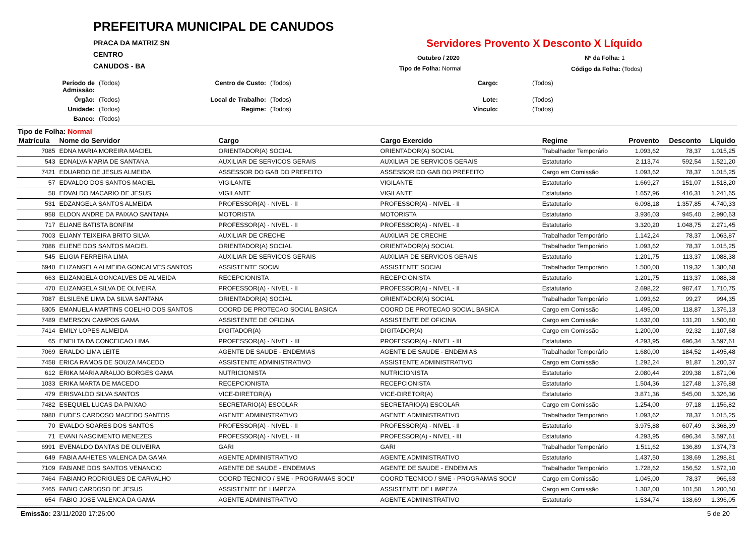PREFEITURA MUNICIPAL DE CANUDOS
PRACA DA MATRIZ SN
CENTRO
CANUDOS - BA
Servidores Provento X Desconto X Líquido
Outubro / 2020 Nº da Folha: 1
Tipo de Folha: Normal Código da Folha: (Todos)
Período de Admissão: (Todos) Centro de Custo: (Todos) Cargo: (Todos) Órgão: (Todos) Local de Trabalho: (Todos) Lote: (Todos) Unidade: (Todos) Regime: (Todos) Vínculo: (Todos) Banco: (Todos)
Tipo de Folha: Normal
| Matrícula | Nome do Servidor | Cargo | Cargo Exercido | Regime | Provento | Desconto | Líquido |
| --- | --- | --- | --- | --- | --- | --- | --- |
| 7085 | EDNA MARIA MOREIRA MACIEL | ORIENTADOR(A) SOCIAL | ORIENTADOR(A) SOCIAL | Trabalhador Temporário | 1.093,62 | 78,37 | 1.015,25 |
| 543 | EDNALVA MARIA DE SANTANA | AUXILIAR DE SERVICOS GERAIS | AUXILIAR DE SERVICOS GERAIS | Estatutario | 2.113,74 | 592,54 | 1.521,20 |
| 7421 | EDUARDO DE JESUS ALMEIDA | ASSESSOR DO GAB DO PREFEITO | ASSESSOR DO GAB DO PREFEITO | Cargo em Comissão | 1.093,62 | 78,37 | 1.015,25 |
| 57 | EDVALDO DOS SANTOS MACIEL | VIGILANTE | VIGILANTE | Estatutario | 1.669,27 | 151,07 | 1.518,20 |
| 58 | EDVALDO MACARIO DE JESUS | VIGILANTE | VIGILANTE | Estatutario | 1.657,96 | 416,31 | 1.241,65 |
| 531 | EDZANGELA SANTOS ALMEIDA | PROFESSOR(A) - NIVEL - II | PROFESSOR(A) - NIVEL - II | Estatutario | 6.098,18 | 1.357,85 | 4.740,33 |
| 958 | ELDON ANDRE DA PAIXAO SANTANA | MOTORISTA | MOTORISTA | Estatutario | 3.936,03 | 945,40 | 2.990,63 |
| 717 | ELIANE BATISTA BONFIM | PROFESSOR(A) - NIVEL - II | PROFESSOR(A) - NIVEL - II | Estatutario | 3.320,20 | 1.048,75 | 2.271,45 |
| 7003 | ELIANY TEIXEIRA BRITO SILVA | AUXILIAR DE CRECHE | AUXILIAR DE CRECHE | Trabalhador Temporário | 1.142,24 | 78,37 | 1.063,87 |
| 7086 | ELIENE DOS SANTOS MACIEL | ORIENTADOR(A) SOCIAL | ORIENTADOR(A) SOCIAL | Trabalhador Temporário | 1.093,62 | 78,37 | 1.015,25 |
| 545 | ELIGIA FERREIRA LIMA | AUXILIAR DE SERVICOS GERAIS | AUXILIAR DE SERVICOS GERAIS | Estatutario | 1.201,75 | 113,37 | 1.088,38 |
| 6940 | ELIZANGELA ALMEIDA GONCALVES SANTOS | ASSISTENTE SOCIAL | ASSISTENTE SOCIAL | Trabalhador Temporário | 1.500,00 | 119,32 | 1.380,68 |
| 663 | ELIZANGELA GONCALVES DE ALMEIDA | RECEPCIONISTA | RECEPCIONISTA | Estatutario | 1.201,75 | 113,37 | 1.088,38 |
| 470 | ELIZANGELA SILVA DE OLIVEIRA | PROFESSOR(A) - NIVEL - II | PROFESSOR(A) - NIVEL - II | Estatutario | 2.698,22 | 987,47 | 1.710,75 |
| 7087 | ELSILENE LIMA DA SILVA SANTANA | ORIENTADOR(A) SOCIAL | ORIENTADOR(A) SOCIAL | Trabalhador Temporário | 1.093,62 | 99,27 | 994,35 |
| 6305 | EMANUELA MARTINS COELHO DOS SANTOS | COORD DE PROTECAO SOCIAL BASICA | COORD DE PROTECAO SOCIAL BASICA | Cargo em Comissão | 1.495,00 | 118,87 | 1.376,13 |
| 7489 | EMERSON CAMPOS GAMA | ASSISTENTE DE OFICINA | ASSISTENTE DE OFICINA | Cargo em Comissão | 1.632,00 | 131,20 | 1.500,80 |
| 7414 | EMILY LOPES ALMEIDA | DIGITADOR(A) | DIGITADOR(A) | Cargo em Comissão | 1.200,00 | 92,32 | 1.107,68 |
| 65 | ENEILTA DA CONCEICAO LIMA | PROFESSOR(A) - NIVEL - III | PROFESSOR(A) - NIVEL - III | Estatutario | 4.293,95 | 696,34 | 3.597,61 |
| 7069 | ERALDO LIMA LEITE | AGENTE DE SAUDE - ENDEMIAS | AGENTE DE SAUDE - ENDEMIAS | Trabalhador Temporário | 1.680,00 | 184,52 | 1.495,48 |
| 7458 | ERICA RAMOS DE SOUZA MACEDO | ASSISTENTE ADMINISTRATIVO | ASSISTENTE ADMINISTRATIVO | Cargo em Comissão | 1.292,24 | 91,87 | 1.200,37 |
| 612 | ERIKA MARIA ARAUJO BORGES GAMA | NUTRICIONISTA | NUTRICIONISTA | Estatutario | 2.080,44 | 209,38 | 1.871,06 |
| 1033 | ERIKA MARTA DE MACEDO | RECEPCIONISTA | RECEPCIONISTA | Estatutario | 1.504,36 | 127,48 | 1.376,88 |
| 479 | ERISVALDO SILVA SANTOS | VICE-DIRETOR(A) | VICE-DIRETOR(A) | Estatutario | 3.871,36 | 545,00 | 3.326,36 |
| 7482 | ESEQUIEL LUCAS DA PAIXAO | SECRETARIO(A) ESCOLAR | SECRETARIO(A) ESCOLAR | Cargo em Comissão | 1.254,00 | 97,18 | 1.156,82 |
| 6980 | EUDES CARDOSO MACEDO SANTOS | AGENTE ADMINISTRATIVO | AGENTE ADMINISTRATIVO | Trabalhador Temporário | 1.093,62 | 78,37 | 1.015,25 |
| 70 | EVALDO SOARES DOS SANTOS | PROFESSOR(A) - NIVEL - II | PROFESSOR(A) - NIVEL - II | Estatutario | 3.975,88 | 607,49 | 3.368,39 |
| 71 | EVANI NASCIMENTO MENEZES | PROFESSOR(A) - NIVEL - III | PROFESSOR(A) - NIVEL - III | Estatutario | 4.293,95 | 696,34 | 3.597,61 |
| 6991 | EVENALDO DANTAS DE OLIVEIRA | GARI | GARI | Trabalhador Temporário | 1.511,62 | 136,89 | 1.374,73 |
| 649 | FABIA AAHETES VALENCA DA GAMA | AGENTE ADMINISTRATIVO | AGENTE ADMINISTRATIVO | Estatutario | 1.437,50 | 138,69 | 1.298,81 |
| 7109 | FABIANE DOS SANTOS VENANCIO | AGENTE DE SAUDE - ENDEMIAS | AGENTE DE SAUDE - ENDEMIAS | Trabalhador Temporário | 1.728,62 | 156,52 | 1.572,10 |
| 7464 | FABIANO RODRIGUES DE CARVALHO | COORD TECNICO / SME - PROGRAMAS SOCI/ | COORD TECNICO / SME - PROGRAMAS SOCI/ | Cargo em Comissão | 1.045,00 | 78,37 | 966,63 |
| 7465 | FABIO CARDOSO DE JESUS | ASSISTENTE DE LIMPEZA | ASSISTENTE DE LIMPEZA | Cargo em Comissão | 1.302,00 | 101,50 | 1.200,50 |
| 654 | FABIO JOSE VALENCA DA GAMA | AGENTE ADMINISTRATIVO | AGENTE ADMINISTRATIVO | Estatutario | 1.534,74 | 138,69 | 1.396,05 |
Emissão: 23/11/2020 17:26:00 5 de 20